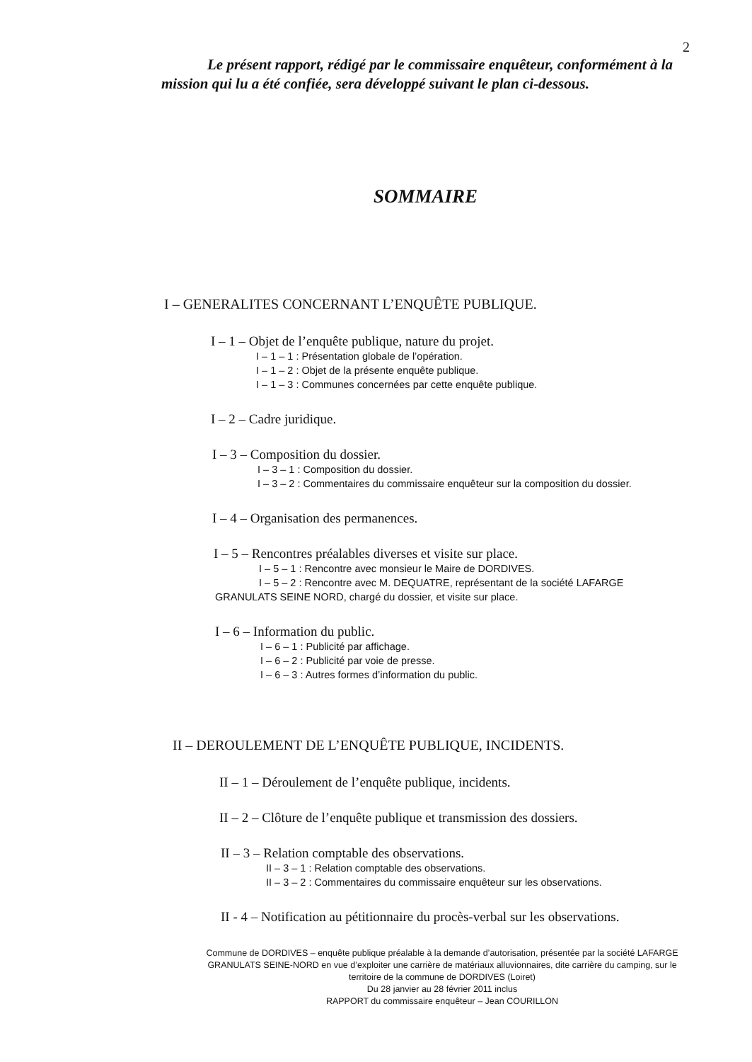2
Le présent rapport, rédigé par le commissaire enquêteur, conformément à la mission qui lu a été confiée, sera développé suivant le plan ci-dessous.
SOMMAIRE
I – GENERALITES CONCERNANT L’ENQUÊTE PUBLIQUE.
I – 1 – Objet de l’enquête publique, nature du projet.
I – 1 – 1 : Présentation globale de l’opération.
I – 1 – 2 : Objet de la présente enquête publique.
I – 1 – 3 : Communes concernées par cette enquête publique.
I – 2 – Cadre juridique.
I – 3 – Composition du dossier.
I – 3 – 1 : Composition du dossier.
I – 3 – 2 : Commentaires du commissaire enquêteur sur la composition du dossier.
I – 4 – Organisation des permanences.
I – 5 – Rencontres préalables diverses et visite sur place.
I – 5 – 1 : Rencontre avec monsieur le Maire de DORDIVES.
I – 5 – 2 : Rencontre avec M. DEQUATRE, représentant de la société LAFARGE
GRANULATS SEINE NORD, chargé du dossier, et visite sur place.
I – 6 – Information du public.
I – 6 – 1 : Publicité par affichage.
I – 6 – 2 : Publicité par voie de presse.
I – 6 – 3 : Autres formes d’information du public.
II – DEROULEMENT DE L’ENQUÊTE PUBLIQUE, INCIDENTS.
II – 1 – Déroulement de l’enquête publique, incidents.
II – 2 – Clôture de l’enquête publique et transmission des dossiers.
II – 3 – Relation comptable des observations.
II – 3 – 1 : Relation comptable des observations.
II – 3 – 2 : Commentaires du commissaire enquêteur sur les observations.
II - 4 – Notification au pétitionnaire du procès-verbal sur les observations.
Commune de DORDIVES – enquête publique préalable à la demande d’autorisation, présentée par la société LAFARGE GRANULATS SEINE-NORD en vue d’exploiter une carrière de matériaux alluvionnaires, dite carrière du camping, sur le territoire de la commune de DORDIVES (Loiret)
Du 28 janvier au 28 février 2011 inclus
RAPPORT du commissaire enquêteur – Jean COURILLON